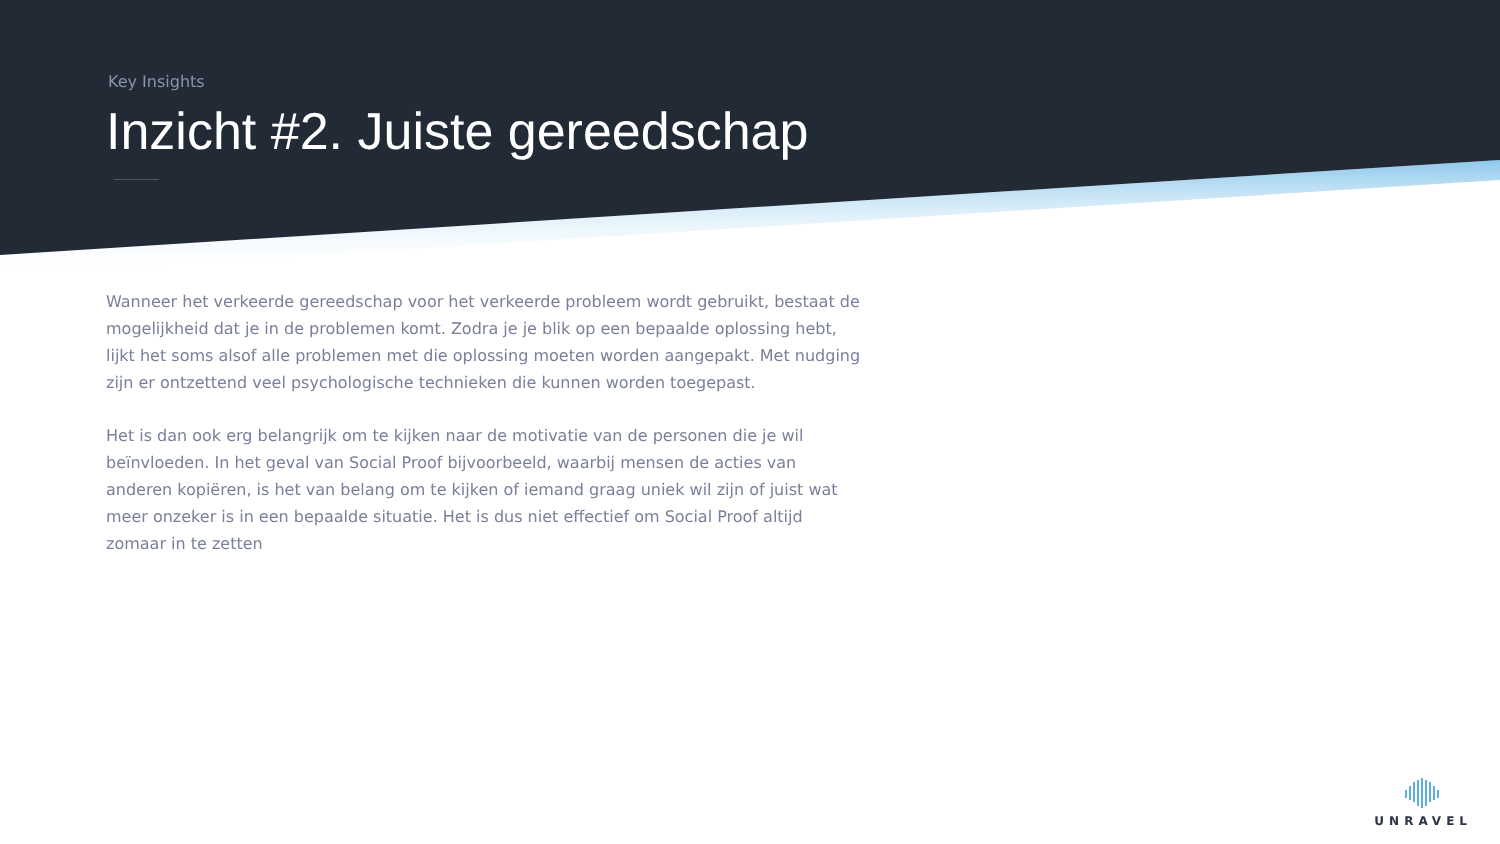Key Insights
Inzicht #2. Juiste gereedschap
Wanneer het verkeerde gereedschap voor het verkeerde probleem wordt gebruikt, bestaat de mogelijkheid dat je in de problemen komt. Zodra je je blik op een bepaalde oplossing hebt, lijkt het soms alsof alle problemen met die oplossing moeten worden aangepakt. Met nudging zijn er ontzettend veel psychologische technieken die kunnen worden toegepast.
Het is dan ook erg belangrijk om te kijken naar de motivatie van de personen die je wil beïnvloeden. In het geval van Social Proof bijvoorbeeld, waarbij mensen de acties van anderen kopiëren, is het van belang om te kijken of iemand graag uniek wil zijn of juist wat meer onzeker is in een bepaalde situatie. Het is dus niet effectief om Social Proof altijd zomaar in te zetten
UNRAVEL